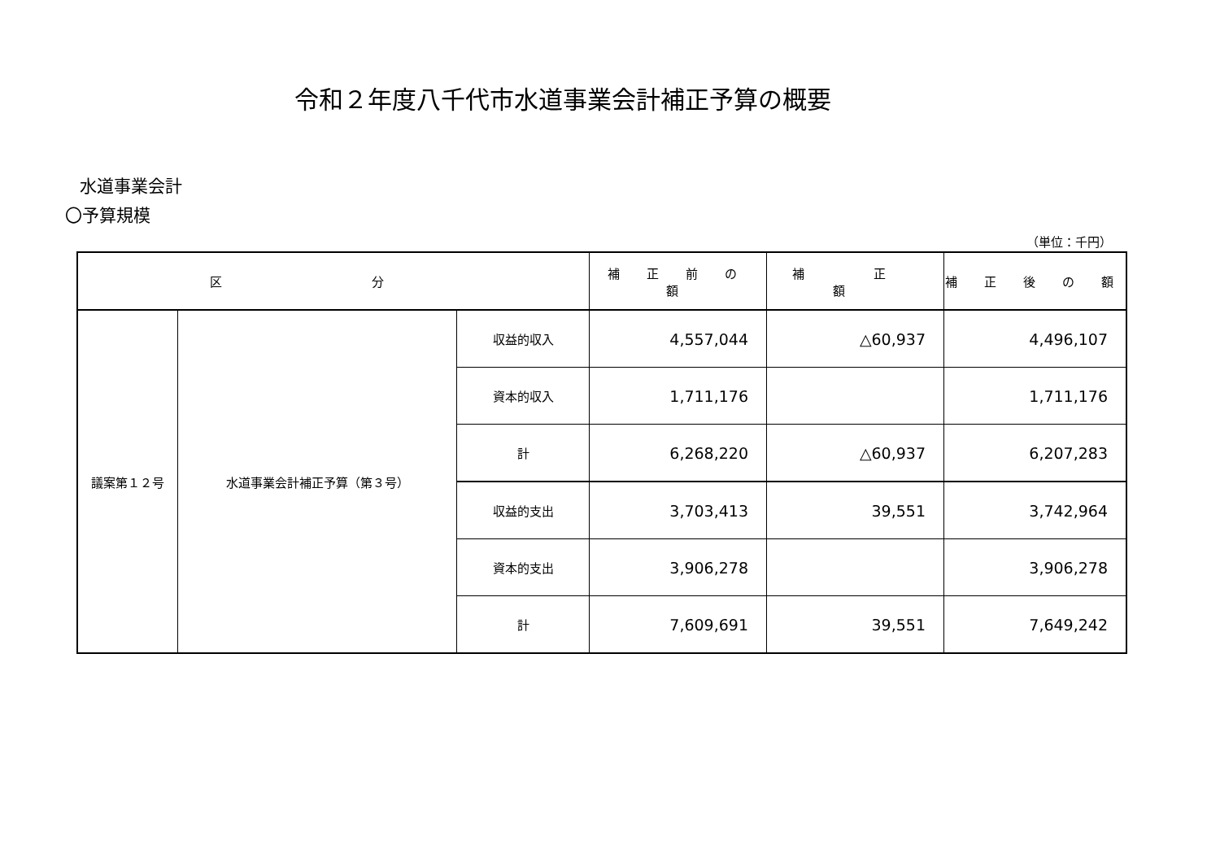令和２年度八千代市水道事業会計補正予算の概要
水道事業会計
〇予算規模
（単位：千円）
| 区 分 | | | 補 正 前 の 額 | 補 正 額 | 補 正 後 の 額 |
| --- | --- | --- | --- | --- | --- |
| 議案第１２号 | 水道事業会計補正予算（第３号） | 収益的収入 | 4,557,044 | △60,937 | 4,496,107 |
| | | 資本的収入 | 1,711,176 | | 1,711,176 |
| | | 計 | 6,268,220 | △60,937 | 6,207,283 |
| | | 収益的支出 | 3,703,413 | 39,551 | 3,742,964 |
| | | 資本的支出 | 3,906,278 | | 3,906,278 |
| | | 計 | 7,609,691 | 39,551 | 7,649,242 |